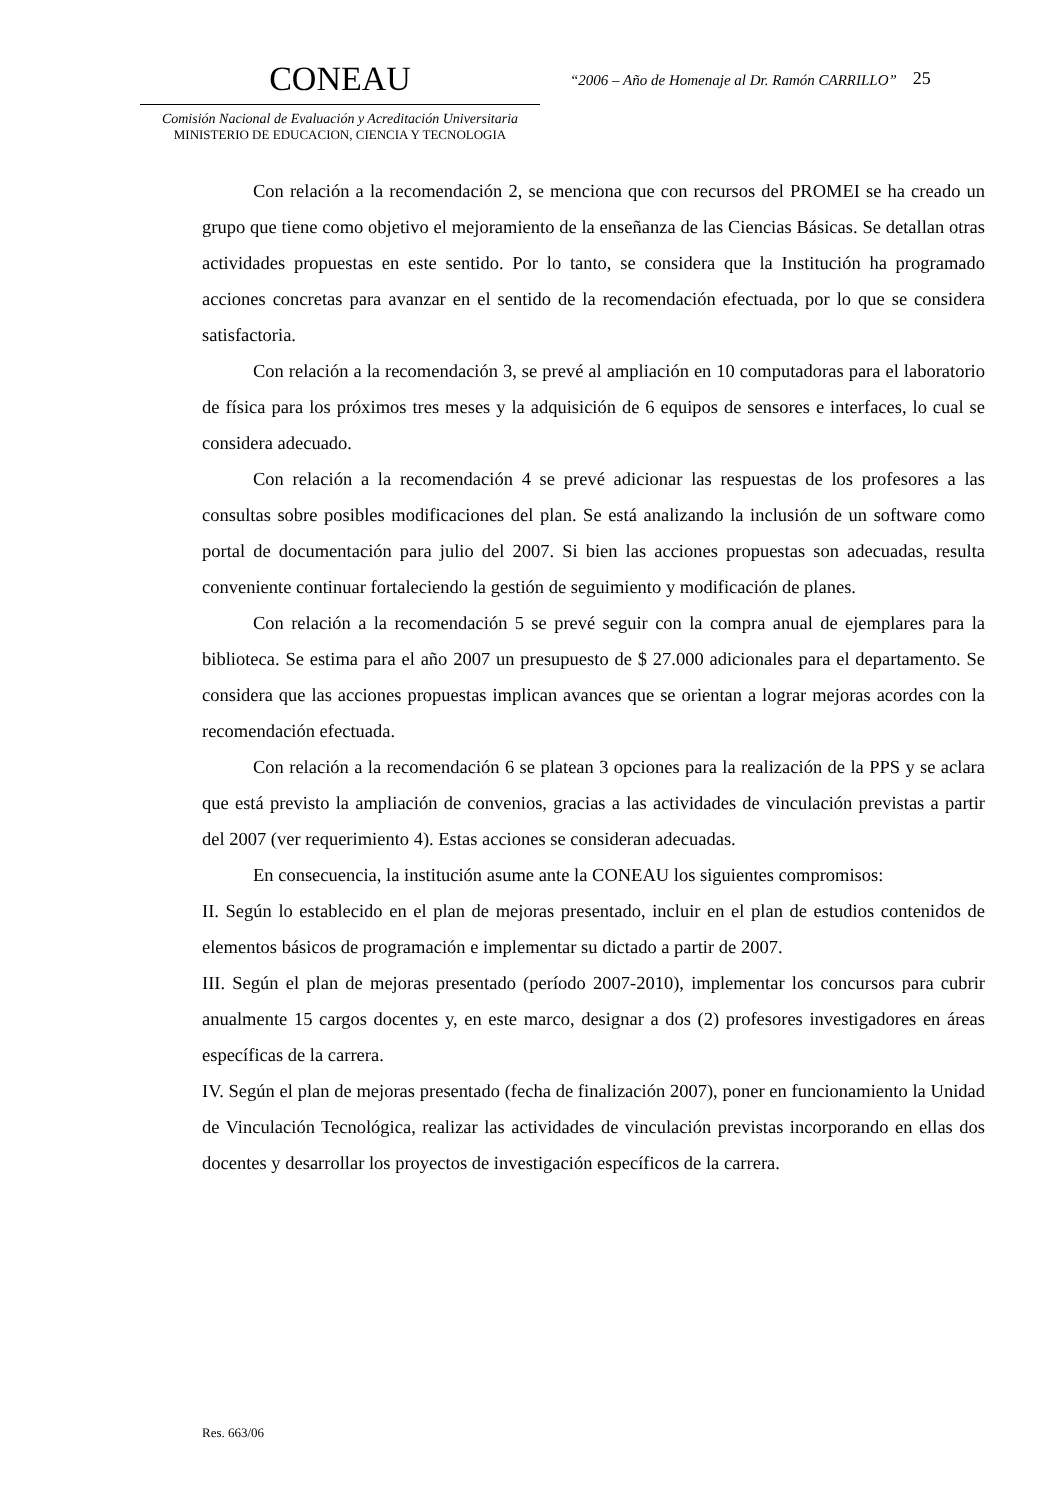CONEAU
Comisión Nacional de Evaluación y Acreditación Universitaria
MINISTERIO DE EDUCACION, CIENCIA Y TECNOLOGIA
“2006 – Año de Homenaje al Dr. Ramón CARRILLO”
25
Con relación a la recomendación 2, se menciona que con recursos del PROMEI se ha creado un grupo que tiene como objetivo el mejoramiento de la enseñanza de las Ciencias Básicas. Se detallan otras actividades propuestas en este sentido. Por lo tanto, se considera que la Institución ha programado acciones concretas para avanzar en el sentido de la recomendación efectuada, por lo que se considera satisfactoria.
Con relación a la recomendación 3, se prevé al ampliación en 10 computadoras para el laboratorio de física para los próximos tres meses y la adquisición de 6 equipos de sensores e interfaces, lo cual se considera adecuado.
Con relación a la recomendación 4 se prevé adicionar las respuestas de los profesores a las consultas sobre posibles modificaciones del plan. Se está analizando la inclusión de un software como portal de documentación para julio del 2007. Si bien las acciones propuestas son adecuadas, resulta conveniente continuar fortaleciendo la gestión de seguimiento y modificación de planes.
Con relación a la recomendación 5 se prevé seguir con la compra anual de ejemplares para la biblioteca. Se estima para el año 2007 un presupuesto de $ 27.000 adicionales para el departamento. Se considera que las acciones propuestas implican avances que se orientan a lograr mejoras acordes con la recomendación efectuada.
Con relación a la recomendación 6 se platean 3 opciones para la realización de la PPS y se aclara que está previsto la ampliación de convenios, gracias a las actividades de vinculación previstas a partir del 2007 (ver requerimiento 4). Estas acciones se consideran adecuadas.
En consecuencia, la institución asume ante la CONEAU los siguientes compromisos:
II. Según lo establecido en el plan de mejoras presentado, incluir en el plan de estudios contenidos de elementos básicos de programación e implementar su dictado a partir de 2007.
III. Según el plan de mejoras presentado (período 2007-2010), implementar los concursos para cubrir anualmente 15 cargos docentes y, en este marco, designar a dos (2) profesores investigadores en áreas específicas de la carrera.
IV. Según el plan de mejoras presentado (fecha de finalización 2007), poner en funcionamiento la Unidad de Vinculación Tecnológica, realizar las actividades de vinculación previstas incorporando en ellas dos docentes y desarrollar los proyectos de investigación específicos de la carrera.
Res. 663/06